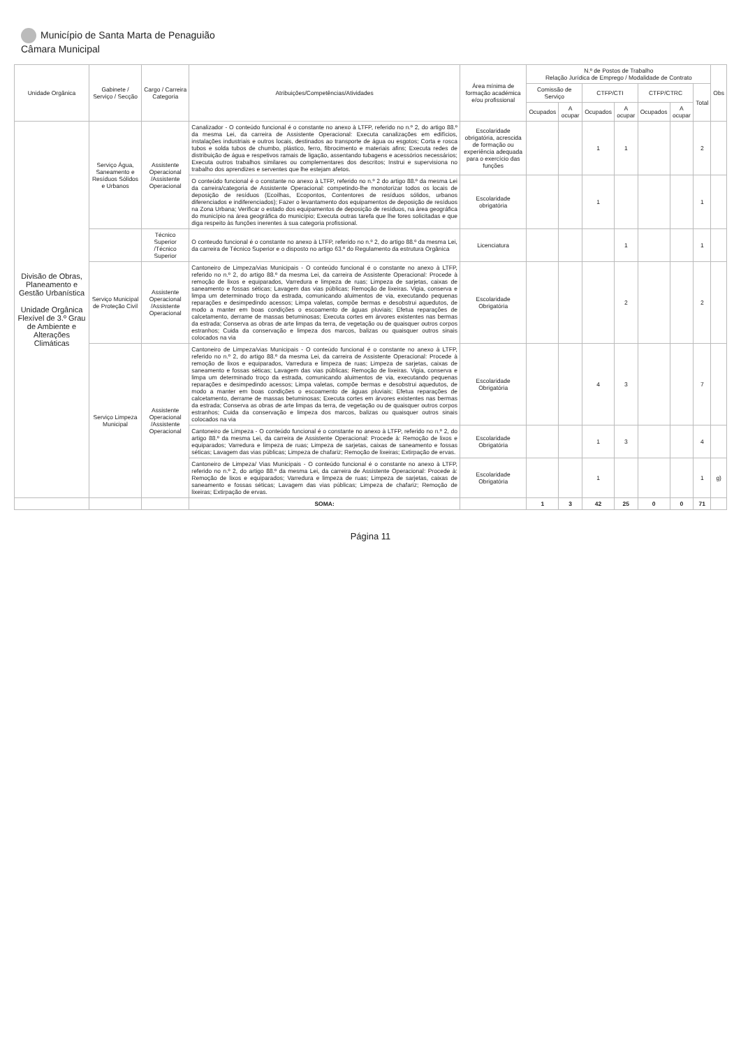Município de Santa Marta de Penaguião
Câmara Municipal
| Unidade Orgânica | Gabinete / Serviço / Secção | Cargo / Carreira Categoria | Atribuições/Competências/Atividades | Área mínima de formação académica e/ou profissional | N.º de Postos de Trabalho Relação Jurídica de Emprego / Modalidade de Contrato | | | | | | | Obs |
| --- | --- | --- | --- | --- | --- | --- | --- | --- | --- | --- | --- | --- |
| | | | | | Comissão de Serviço | | CTFP/CTI | | CTFP/CTRC | | Total | |
| | | | | | Ocupados | A ocupar | Ocupados | A ocupar | Ocupados | A ocupar | | |
| Divisão de Obras, Planeamento e Gestão Urbanística Unidade Orgânica Flexível de 3.º Grau de Ambiente e Alterações Climáticas | Serviço Água, Saneamento e Resíduos Sólidos e Urbanos | Assistente Operacional /Assistente Operacional | Canalizador - O conteúdo funcional é o constante no anexo à LTFP, referido no n.º 2, do artigo 88.º da mesma Lei, da carreira de Assistente Operacional: Executa canalizações em edifícios, instalações industriais e outros locais, destinados ao transporte de água ou esgotos; Corta e rosca tubos e solda tubos de chumbo, plástico, ferro, fibrocimento e materiais afins; Executa redes de distribuição de água e respetivos ramais de ligação, assentando tubagens e acessórios necessários; Executa outros trabalhos similares ou complementares dos descritos; Instrui e supervisiona no trabalho dos aprendizes e serventes que lhe estejam afetos. | Escolaridade obrigatória, acrescida de formação ou experiência adequada para o exercício das funções | | | 1 | 1 | | | 2 | |
| | | | O conteúdo funcional é o constante no anexo à LTFP, referido no n.º 2 do artigo 88.º da mesma Lei da carreira/categoria de Assistente Operacional: competindo-lhe monotorizar todos os locais de deposição de resíduos (Ecoilhas, Ecopontos, Contentores de resíduos sólidos, urbanos diferenciados e indiferenciados); Fazer o levantamento dos equipamentos de deposição de resíduos na Zona Urbana; Verificar o estado dos equipamentos de deposição de resíduos, na área geográfica do município na área geográfica do município; Executa outras tarefa que lhe fores solicitadas e que diga respeito às funções inerentes à sua categoria profissional. | Escolaridade obrigatória | | | 1 | | | | 1 | |
| | | Técnico Superior /Técnico Superior | O conteudo funcional é o constante no anexo à LTFP, referido no n.º 2, do artigo 88.º da mesma Lei, da carreira de Técnico Superior e o disposto no artigo 63.º do Regulamento da estrutura Orgânica | Licenciatura | | | | 1 | | | 1 | |
| | Serviço Municipal de Proteção Civil | Assistente Operacional /Assistente Operacional | Cantoneiro de Limpeza/vias Municipais - O conteúdo funcional é o constante no anexo à LTFP, referido no n.º 2, do artigo 88.º da mesma Lei, da carreira de Assistente Operacional: Procede à remoção de lixos e equiparados, Varredura e limpeza de ruas; Limpeza de sarjetas, caixas de saneamento e fossas séticas; Lavagem das vias públicas; Remoção de lixeiras. Vigia, conserva e limpa um determinado troço da estrada, comunicando aluimentos de via, executando pequenas reparações e desimpedindo acessos; Limpa valetas, compõe bermas e desobstrui aquedutos, de modo a manter em boas condições o escoamento de águas pluviais; Efetua reparações de calcetamento, derrame de massas betuminosas; Executa cortes em árvores existentes nas bermas da estrada; Conserva as obras de arte limpas da terra, de vegetação ou de quaisquer outros corpos estranhos; Cuida da conservação e limpeza dos marcos, balizas ou quaisquer outros sinais colocados na via | Escolaridade Obrigatória | | | | 2 | | | 2 | |
| | Serviço Limpeza Municipal | Assistente Operacional /Assistente Operacional | Cantoneiro de Limpeza/vias Municipais - O conteúdo funcional é o constante no anexo à LTFP, referido no n.º 2, do artigo 88.º da mesma Lei, da carreira de Assistente Operacional: Procede à remoção de lixos e equiparados, Varredura e limpeza de ruas; Limpeza de sarjetas, caixas de saneamento e fossas séticas; Lavagem das vias públicas; Remoção de lixeiras. Vigia, conserva e limpa um determinado troço da estrada, comunicando aluimentos de via, executando pequenas reparações e desimpedindo acessos; Limpa valetas, compõe bermas e desobstrui aquedutos, de modo a manter em boas condições o escoamento de águas pluviais; Efetua reparações de calcetamento, derrame de massas betuminosas; Executa cortes em árvores existentes nas bermas da estrada; Conserva as obras de arte limpas da terra, de vegetação ou de quaisquer outros corpos estranhos; Cuida da conservação e limpeza dos marcos, balizas ou quaisquer outros sinais colocados na via | Escolaridade Obrigatória | | | 4 | 3 | | | 7 | |
| | | | Cantoneiro de Limpeza - O conteúdo funcional é o constante no anexo à LTFP, referido no n.º 2, do artigo 88.º da mesma Lei, da carreira de Assistente Operacional: Procede à: Remoção de lixos e equiparados; Varredura e limpeza de ruas; Limpeza de sarjetas, caixas de saneamento e fossas séticas; Lavagem das vias públicas; Limpeza de chafariz; Remoção de lixeiras; Extirpação de ervas. | Escolaridade Obrigatória | | | 1 | 3 | | | 4 | |
| | | | Cantoneiro de Limpeza/ Vias Municipais - O conteúdo funcional é o constante no anexo à LTFP, referido no n.º 2, do artigo 88.º da mesma Lei, da carreira de Assistente Operacional: Procede à: Remoção de lixos e equiparados; Varredura e limpeza de ruas; Limpeza de sarjetas, caixas de saneamento e fossas séticas; Lavagem das vias públicas; Limpeza de chafariz; Remoção de lixeiras; Extirpação de ervas. | Escolaridade Obrigatória | | | 1 | | | | 1 | g) |
| | | | SOMA: | | 1 | 3 | 42 | 25 | 0 | 0 | 71 | |
Página 11